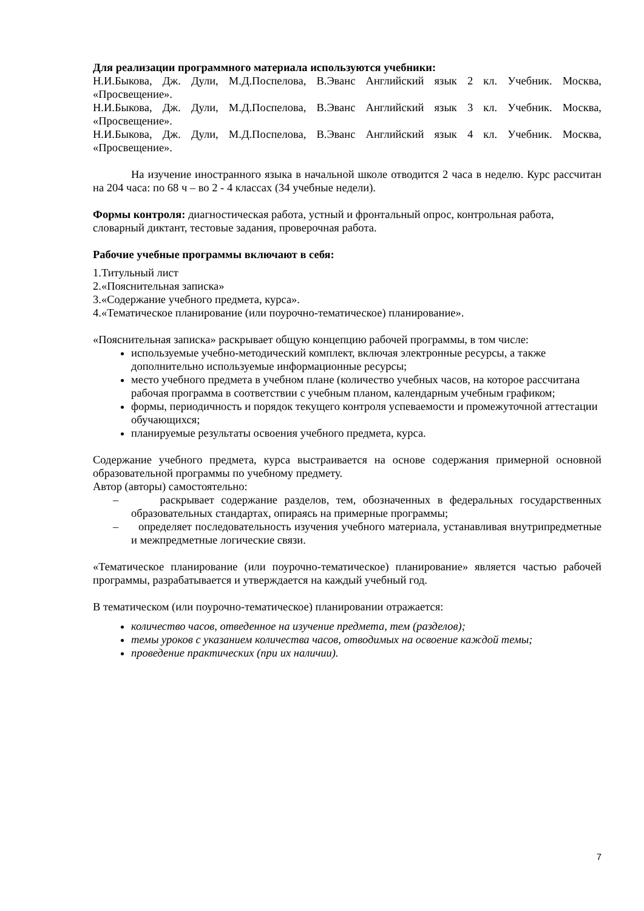Для реализации программного материала используются учебники:
Н.И.Быкова, Дж. Дули, М.Д.Поспелова, В.Эванс Английский язык 2 кл. Учебник. Москва, «Просвещение».
Н.И.Быкова, Дж. Дули, М.Д.Поспелова, В.Эванс Английский язык 3 кл. Учебник. Москва, «Просвещение».
Н.И.Быкова, Дж. Дули, М.Д.Поспелова, В.Эванс Английский язык 4 кл. Учебник. Москва, «Просвещение».
На изучение иностранного языка в начальной школе отводится 2 часа в неделю. Курс рассчитан на 204 часа: по 68 ч – во 2 - 4 классах (34 учебные недели).
Формы контроля: диагностическая работа, устный и фронтальный опрос, контрольная работа, словарный диктант, тестовые задания, проверочная работа.
Рабочие учебные программы включают в себя:
1.Титульный лист
2.«Пояснительная записка»
3.«Содержание учебного предмета, курса».
4.«Тематическое планирование (или поурочно-тематическое) планирование».
«Пояснительная записка» раскрывает общую концепцию рабочей программы, в том числе:
используемые учебно-методический комплект, включая электронные ресурсы, а также дополнительно используемые информационные ресурсы;
место учебного предмета в учебном плане (количество учебных часов, на которое рассчитана рабочая программа в соответствии с учебным планом, календарным учебным графиком;
формы, периодичность и порядок текущего контроля успеваемости и промежуточной аттестации обучающихся;
планируемые результаты освоения учебного предмета, курса.
Содержание учебного предмета, курса выстраивается на основе содержания примерной основной образовательной программы по учебному предмету.
Автор (авторы) самостоятельно:
– раскрывает содержание разделов, тем, обозначенных в федеральных государственных образовательных стандартах, опираясь на примерные программы;
– определяет последовательность изучения учебного материала, устанавливая внутрипредметные и межпредметные логические связи.
«Тематическое планирование (или поурочно-тематическое) планирование» является частью рабочей программы, разрабатывается и утверждается на каждый учебный год.
В тематическом (или поурочно-тематическое) планировании отражается:
количество часов, отведенное на изучение предмета, тем (разделов);
темы уроков с указанием количества часов, отводимых на освоение каждой темы;
проведение практических (при их наличии).
7